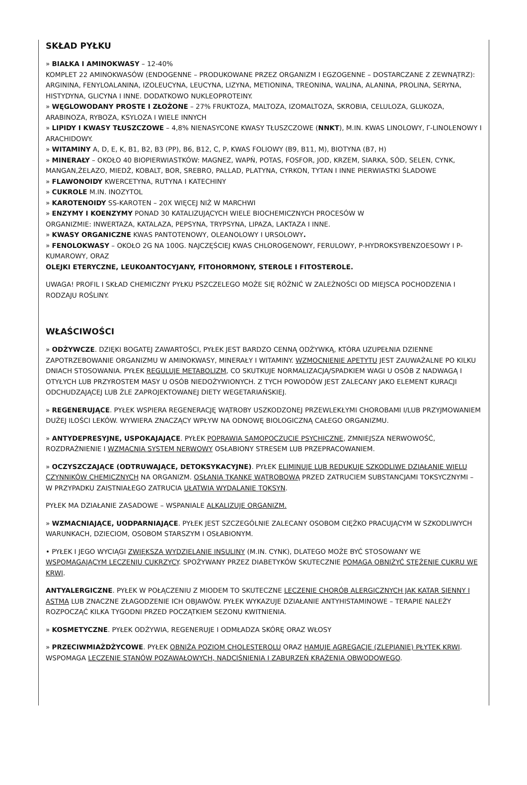SKŁAD PYŁKU
» BIAŁKA I AMINOKWASY – 12-40%
KOMPLET 22 AMINOKWASÓW (ENDOGENNE – PRODUKOWANE PRZEZ ORGANIZM I EGZOGENNE – DOSTARCZANE Z ZEWNĄTRZ): ARGININA, FENYLOALANINA, IZOLEUCYNA, LEUCYNA, LIZYNA, METIONINA, TREONINA, WALINA, ALANINA, PROLINA, SERYNA, HISTYDYNA, GLICYNA I INNE. DODATKOWO NUKLEOPROTEINY.
» WĘGLOWODANY PROSTE I ZŁOŻONE – 27% FRUKTOZA, MALTOZA, IZOMALTOZA, SKROBIA, CELULOZA, GLUKOZA, ARABINOZA, RYBOZA, KSYLOZA I WIELE INNYCH
» LIPIDY I KWASY TŁUSZCZOWE – 4,8% NIENASYCONE KWASY TŁUSZCZOWE (NNKT), M.IN. KWAS LINOLOWY, Γ-LINOLENOWY I ARACHIDOWY.
» WITAMINY A, D, E, K, B1, B2, B3 (PP), B6, B12, C, P, KWAS FOLIOWY (B9, B11, M), BIOTYNA (B7, H)
» MINERAŁY – OKOŁO 40 BIOPIERWIASTKÓW: MAGNEZ, WAPŃ, POTAS, FOSFOR, JOD, KRZEM, SIARKA, SÓD, SELEN, CYNK, MANGAN,ŻELAZO, MIEDŹ, KOBALT, BOR, SREBRO, PALLAD, PLATYNA, CYRKON, TYTAN I INNE PIERWIASTKI ŚLADOWE
» FLAWONOIDY KWERCETYNA, RUTYNA I KATECHINY
» CUKROLE M.IN. INOZYTOL
» KAROTENOIDY SS-KAROTEN – 20X WIĘCEJ NIŻ W MARCHWI
» ENZYMY I KOENZYMY PONAD 30 KATALIZUJĄCYCH WIELE BIOCHEMICZNYCH PROCESÓW W
ORGANIZMIE: INWERTAZA, KATALAZA, PEPSYNA, TRYPSYNA, LIPAZA, LAKTAZA I INNE.
» KWASY ORGANICZNE KWAS PANTOTENOWY, OLEANOLOWY I URSOLOWY.
» FENOLOKWASY – OKOŁO 2G NA 100G. NAJCZĘŚCIEJ KWAS CHLOROGENOWY, FERULOWY, P-HYDROKSYBENZOESOWY I P-KUMAROWY, ORAZ
OLEJKI ETERYCZNE, LEUKOANTOCYJANY, FITOHORMONY, STEROLE I FITOSTEROLE.
UWAGA! PROFIL I SKŁAD CHEMICZNY PYŁKU PSZCZELEGO MOŻE SIĘ RÓŻNIĆ W ZALEŻNOŚCI OD MIEJSCA POCHODZENIA I RODZAJU ROŚLINY.
WŁAŚCIWOŚCI
» ODŻYWCZE. DZIĘKI BOGATEJ ZAWARTOŚCI, PYŁEK JEST BARDZO CENNĄ ODŻYWKĄ, KTÓRA UZUPEŁNIA DZIENNE ZAPOTRZEBOWANIE ORGANIZMU W AMINOKWASY, MINERAŁY I WITAMINY. WZMOCNIENIE APETYTU JEST ZAUWAŻALNE PO KILKU DNIACH STOSOWANIA. PYŁEK REGULUJE METABOLIZM, CO SKUTKUJE NORMALIZACJĄ/SPADKIEM WAGI U OSÓB Z NADWAGĄ I OTYŁYCH LUB PRZYROSTEM MASY U OSÓB NIEDOŻYWIONYCH. Z TYCH POWODÓW JEST ZALECANY JAKO ELEMENT KURACJI ODCHUDZAJĄCEJ LUB ŹLE ZAPROJEKTOWANEJ DIETY WEGETARIAŃSKIEJ.
» REGENERUJĄCE. PYŁEK WSPIERA REGENERACJĘ WĄTROBY USZKODZONEJ PRZEWLEKŁYMI CHOROBAMI I/LUB PRZYJMOWANIEM DUŻEJ ILOŚCI LEKÓW. WYWIERA ZNACZĄCY WPŁYW NA ODNOWĘ BIOLOGICZNĄ CAŁEGO ORGANIZMU.
» ANTYDEPRESYJNE, USPOKAJAJĄCE. PYŁEK POPRAWIA SAMOPOCZUCIE PSYCHICZNE, ZMNIEJSZA NERWOWOŚĆ, ROZDRAŻNIENIE I WZMACNIA SYSTEM NERWOWY OSŁABIONY STRESEM LUB PRZEPRACOWANIEM.
» OCZYSZCZAJĄCE (ODTRUWAJĄCE, DETOKSYKACYJNE). PYŁEK ELIMINUJE LUB REDUKUJE SZKODLIWE DZIAŁANIE WIELU CZYNNIKÓW CHEMICZNYCH NA ORGANIZM. OSŁANIA TKANKĘ WĄTROBOWĄ PRZED ZATRUCIEM SUBSTANCJAMI TOKSYCZNYMI – W PRZYPADKU ZAISTNIAŁEGO ZATRUCIA UŁATWIA WYDALANIE TOKSYN.
PYŁEK MA DZIAŁANIE ZASADOWE – WSPANIALE ALKALIZUJE ORGANIZM.
» WZMACNIAJĄCE, UODPARNIAJĄCE. PYŁEK JEST SZCZEGÓLNIE ZALECANY OSOBOM CIĘŻKO PRACUJĄCYM W SZKODLIWYCH WARUNKACH, DZIECIOM, OSOBOM STARSZYM I OSŁABIONYM.
• PYŁEK I JEGO WYCIĄGI ZWIĘKSZA WYDZIELANIE INSULINY (M.IN. CYNK), DLATEGO MOŻE BYĆ STOSOWANY WE WSPOMAGAJĄCYM LECZENIU CUKRZYCY. SPOŻYWANY PRZEZ DIABETYKÓW SKUTECZNIE POMAGA OBNIŻYĆ STĘŻENIE CUKRU WE KRWI.
ANTYALERGICZNE. PYŁEK W POŁĄCZENIU Z MIODEM TO SKUTECZNE LECZENIE CHORÓB ALERGICZNYCH JAK KATAR SIENNY I ASTMA LUB ZNACZNE ZŁAGODZENIE ICH OBJAWÓW. PYŁEK WYKAZUJE DZIAŁANIE ANTYHISTAMINOWE – TERAPIE NALEŻY ROZPOCZĄĆ KILKA TYGODNI PRZED POCZĄTKIEM SEZONU KWITNIENIA.
» KOSMETYCZNE. PYŁEK ODŻYWIA, REGENERUJE I ODMŁADZA SKÓRĘ ORAZ WŁOSY
» PRZECIWMIAŻDŻYCOWE. PYŁEK OBNIŻA POZIOM CHOLESTEROLU ORAZ HAMUJE AGREGACJE (ZLEPIANIE) PŁYTEK KRWI. WSPOMAGA LECZENIE STANÓW POZAWAŁOWYCH, NADCIŚNIENIA I ZABURZEŃ KRĄŻENIA OBWODOWEGO.